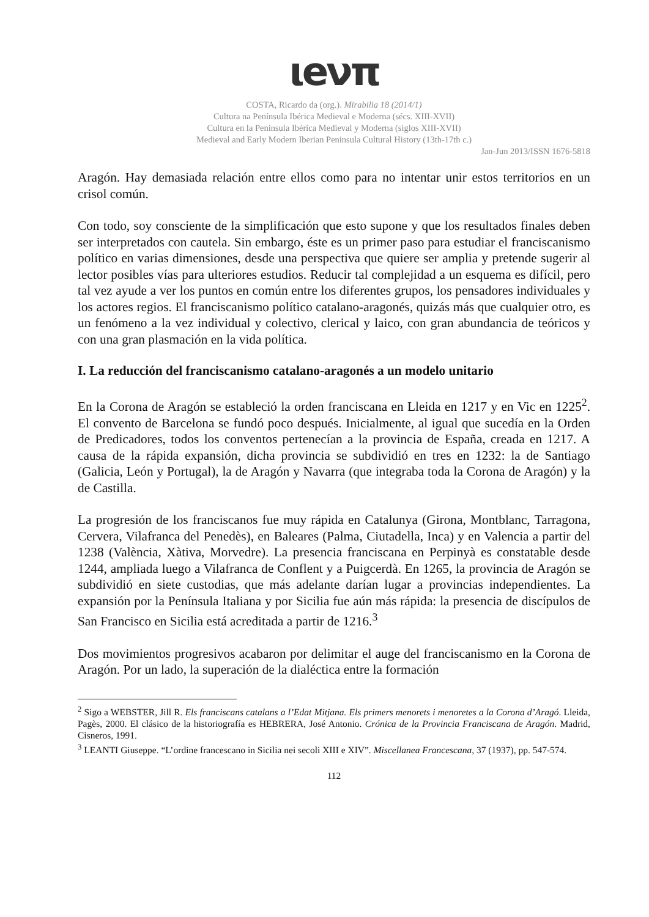ιeνπ
COSTA, Ricardo da (org.). Mirabilia 18 (2014/1)
Cultura na Península Ibérica Medieval e Moderna (sécs. XIII-XVII)
Cultura en la Peninsula Ibérica Medieval y Moderna (siglos XIII-XVII)
Medieval and Early Modern Iberian Peninsula Cultural History (13th-17th c.)
Jan-Jun 2013/ISSN 1676-5818
Aragón. Hay demasiada relación entre ellos como para no intentar unir estos territorios en un crisol común.
Con todo, soy consciente de la simplificación que esto supone y que los resultados finales deben ser interpretados con cautela. Sin embargo, éste es un primer paso para estudiar el franciscanismo político en varias dimensiones, desde una perspectiva que quiere ser amplia y pretende sugerir al lector posibles vías para ulteriores estudios. Reducir tal complejidad a un esquema es difícil, pero tal vez ayude a ver los puntos en común entre los diferentes grupos, los pensadores individuales y los actores regios. El franciscanismo político catalano-aragonés, quizás más que cualquier otro, es un fenómeno a la vez individual y colectivo, clerical y laico, con gran abundancia de teóricos y con una gran plasmación en la vida política.
I. La reducción del franciscanismo catalano-aragonés a un modelo unitario
En la Corona de Aragón se estableció la orden franciscana en Lleida en 1217 y en Vic en 1225<sup>2</sup>. El convento de Barcelona se fundó poco después. Inicialmente, al igual que sucedía en la Orden de Predicadores, todos los conventos pertenecían a la provincia de España, creada en 1217. A causa de la rápida expansión, dicha provincia se subdividió en tres en 1232: la de Santiago (Galicia, León y Portugal), la de Aragón y Navarra (que integraba toda la Corona de Aragón) y la de Castilla.
La progresión de los franciscanos fue muy rápida en Catalunya (Girona, Montblanc, Tarragona, Cervera, Vilafranca del Penedès), en Baleares (Palma, Ciutadella, Inca) y en Valencia a partir del 1238 (València, Xàtiva, Morvedre). La presencia franciscana en Perpinyà es constatable desde 1244, ampliada luego a Vilafranca de Conflent y a Puigcerdà. En 1265, la provincia de Aragón se subdividió en siete custodias, que más adelante darían lugar a provincias independientes. La expansión por la Península Italiana y por Sicilia fue aún más rápida: la presencia de discípulos de San Francisco en Sicilia está acreditada a partir de 1216.<sup>3</sup>
Dos movimientos progresivos acabaron por delimitar el auge del franciscanismo en la Corona de Aragón. Por un lado, la superación de la dialéctica entre la formación
<sup>2</sup> Sigo a WEBSTER, Jill R. Els franciscans catalans a l’Edat Mitjana. Els primers menorets i menoretes a la Corona d’Aragó. Lleida, Pagès, 2000. El clásico de la historiografía es HEBRERA, José Antonio. Crónica de la Provincia Franciscana de Aragón. Madrid, Cisneros, 1991.
<sup>3</sup> LEANTI Giuseppe. “L’ordine francescano in Sicilia nei secoli XIII e XIV”. Miscellanea Francescana, 37 (1937), pp. 547-574.
112